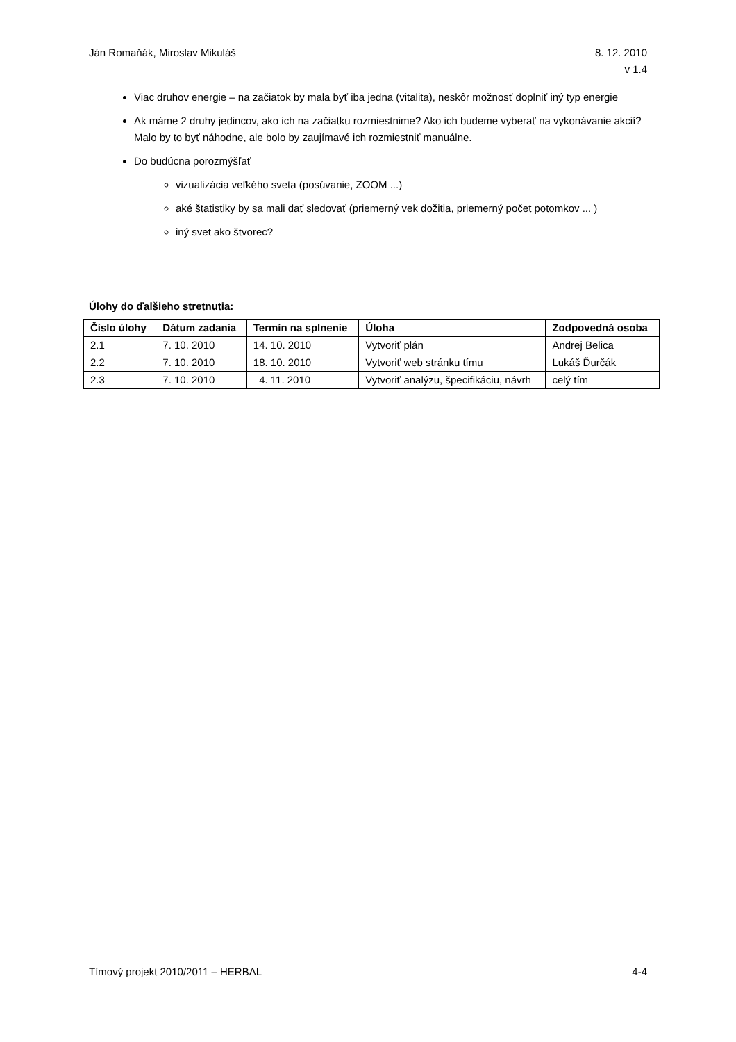Ján Romaňák, Miroslav Mikuláš 8. 12. 2010
v 1.4
Viac druhov energie – na začiatok by mala byť iba jedna (vitalita), neskôr možnosť doplniť iný typ energie
Ak máme 2 druhy jedincov, ako ich na začiatku rozmiestnime? Ako ich budeme vyberať na vykonávanie akcií? Malo by to byť náhodne, ale bolo by zaujímavé ich rozmiestniť manuálne.
Do budúcna porozmýšľať
vizualizácia veľkého sveta (posúvanie, ZOOM ...)
aké štatistiky by sa mali dať sledovať (priemerný vek dožitia, priemerný počet potomkov ... )
iný svet ako štvorec?
Úlohy do ďalšieho stretnutia:
| Číslo úlohy | Dátum zadania | Termín na splnenie | Úloha | Zodpovedná osoba |
| --- | --- | --- | --- | --- |
| 2.1 | 7. 10. 2010 | 14. 10. 2010 | Vytvoriť plán | Andrej Belica |
| 2.2 | 7. 10. 2010 | 18. 10. 2010 | Vytvoriť web stránku tímu | Lukáš Ďurčák |
| 2.3 | 7. 10. 2010 | 4. 11. 2010 | Vytvoriť analýzu, špecifikáciu, návrh | celý tím |
Tímový projekt 2010/2011 – HERBAL
4-4